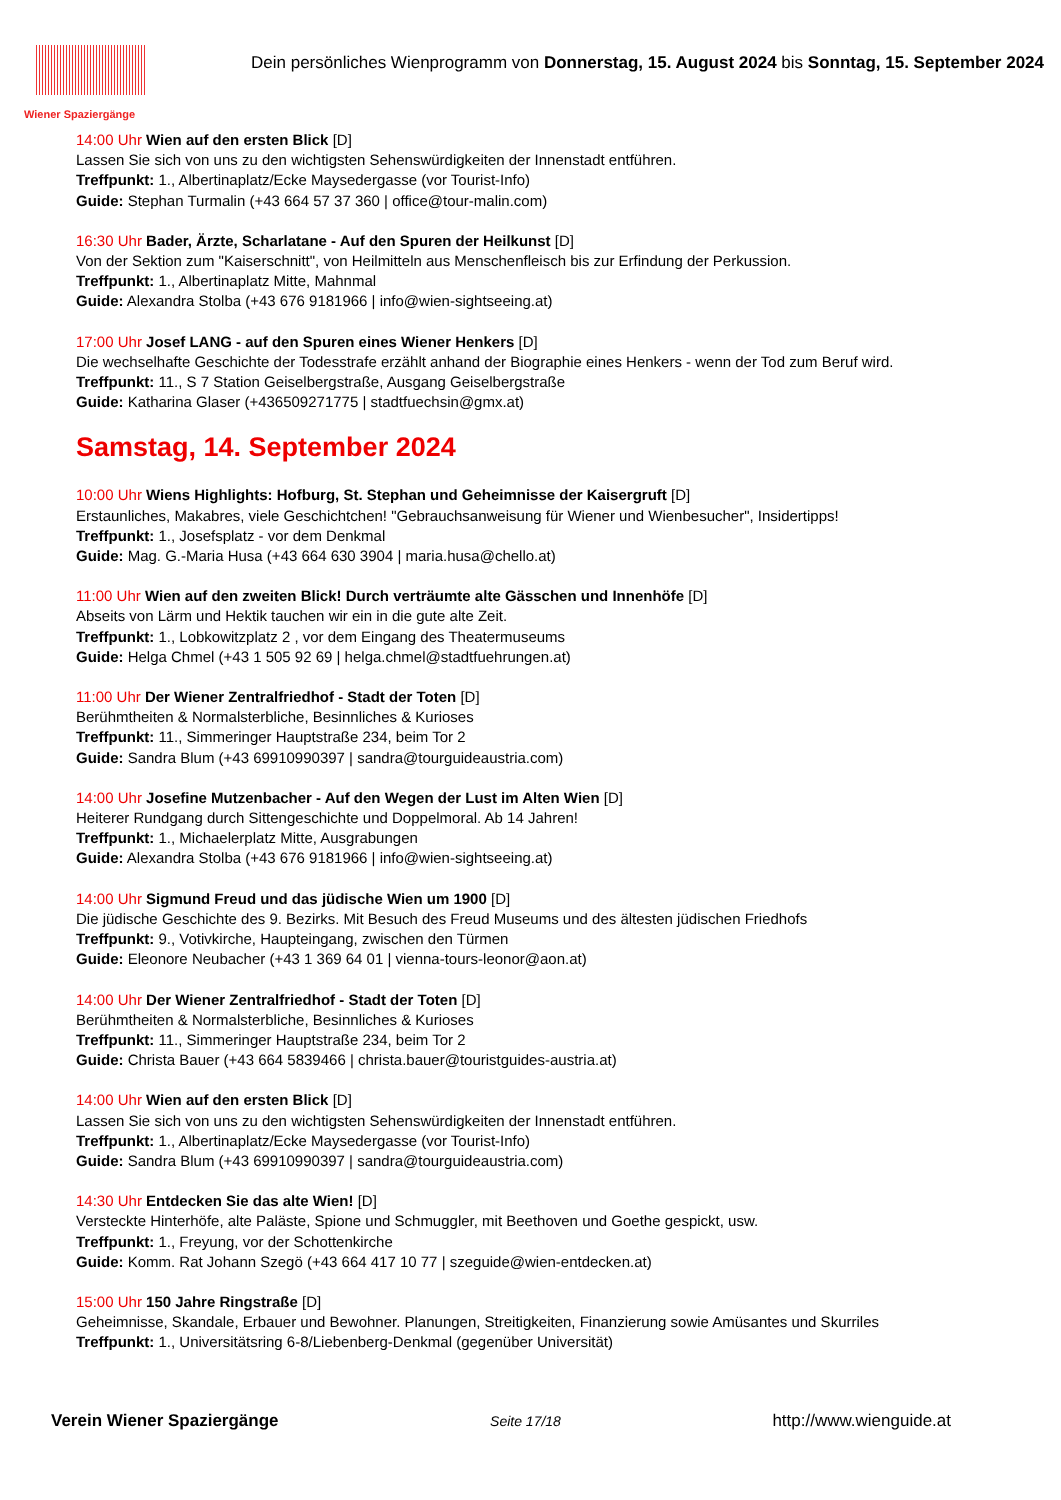Wiener Spaziergänge
Dein persönliches Wienprogramm von Donnerstag, 15. August 2024 bis Sonntag, 15. September 2024
14:00 Uhr Wien auf den ersten Blick [D]
Lassen Sie sich von uns zu den wichtigsten Sehenswürdigkeiten der Innenstadt entführen.
Treffpunkt: 1., Albertinaplatz/Ecke Maysedergasse (vor Tourist-Info)
Guide: Stephan Turmalin (+43 664 57 37 360 | office@tour-malin.com)
16:30 Uhr Bader, Ärzte, Scharlatane - Auf den Spuren der Heilkunst [D]
Von der Sektion zum "Kaiserschnitt", von Heilmitteln aus Menschenfleisch bis zur Erfindung der Perkussion.
Treffpunkt: 1., Albertinaplatz Mitte, Mahnmal
Guide: Alexandra Stolba (+43 676 9181966 | info@wien-sightseeing.at)
17:00 Uhr Josef LANG - auf den Spuren eines Wiener Henkers [D]
Die wechselhafte Geschichte der Todesstrafe erzählt anhand der Biographie eines Henkers - wenn der Tod zum Beruf wird.
Treffpunkt: 11., S 7 Station Geiselbergstraße, Ausgang Geiselbergstraße
Guide: Katharina Glaser (+436509271775 | stadtfuechsin@gmx.at)
Samstag, 14. September 2024
10:00 Uhr Wiens Highlights: Hofburg, St. Stephan und Geheimnisse der Kaisergruft [D]
Erstaunliches, Makabres, viele Geschichtchen! "Gebrauchsanweisung für Wiener und Wienbesucher", Insidertipps!
Treffpunkt: 1., Josefsplatz - vor dem Denkmal
Guide: Mag. G.-Maria Husa (+43 664 630 3904 | maria.husa@chello.at)
11:00 Uhr Wien auf den zweiten Blick! Durch verträumte alte Gässchen und Innenhöfe [D]
Abseits von Lärm und Hektik tauchen wir ein in die gute alte Zeit.
Treffpunkt: 1., Lobkowitzplatz 2 , vor dem Eingang des Theatermuseums
Guide: Helga Chmel (+43 1 505 92 69 | helga.chmel@stadtfuehrungen.at)
11:00 Uhr Der Wiener Zentralfriedhof - Stadt der Toten [D]
Berühmtheiten & Normalsterbliche, Besinnliches & Kurioses
Treffpunkt: 11., Simmeringer Hauptstraße 234, beim Tor 2
Guide: Sandra Blum (+43 69910990397 | sandra@tourguideaustria.com)
14:00 Uhr Josefine Mutzenbacher - Auf den Wegen der Lust im Alten Wien [D]
Heiterer Rundgang durch Sittengeschichte und Doppelmoral. Ab 14 Jahren!
Treffpunkt: 1., Michaelerplatz Mitte, Ausgrabungen
Guide: Alexandra Stolba (+43 676 9181966 | info@wien-sightseeing.at)
14:00 Uhr Sigmund Freud und das jüdische Wien um 1900 [D]
Die jüdische Geschichte des 9. Bezirks. Mit Besuch des Freud Museums und des ältesten jüdischen Friedhofs
Treffpunkt: 9., Votivkirche, Haupteingang, zwischen den Türmen
Guide: Eleonore Neubacher (+43 1 369 64 01 | vienna-tours-leonor@aon.at)
14:00 Uhr Der Wiener Zentralfriedhof - Stadt der Toten [D]
Berühmtheiten & Normalsterbliche, Besinnliches & Kurioses
Treffpunkt: 11., Simmeringer Hauptstraße 234, beim Tor 2
Guide: Christa Bauer (+43 664 5839466 | christa.bauer@touristguides-austria.at)
14:00 Uhr Wien auf den ersten Blick [D]
Lassen Sie sich von uns zu den wichtigsten Sehenswürdigkeiten der Innenstadt entführen.
Treffpunkt: 1., Albertinaplatz/Ecke Maysedergasse (vor Tourist-Info)
Guide: Sandra Blum (+43 69910990397 | sandra@tourguideaustria.com)
14:30 Uhr Entdecken Sie das alte Wien! [D]
Versteckte Hinterhöfe, alte Paläste, Spione und Schmuggler, mit Beethoven und Goethe gespickt, usw.
Treffpunkt: 1., Freyung, vor der Schottenkirche
Guide: Komm. Rat Johann Szegö (+43 664 417 10 77 | szeguide@wien-entdecken.at)
15:00 Uhr 150 Jahre Ringstraße [D]
Geheimnisse, Skandale, Erbauer und Bewohner. Planungen, Streitigkeiten, Finanzierung sowie Amüsantes und Skurriles
Treffpunkt: 1., Universitätsring 6-8/Liebenberg-Denkmal (gegenüber Universität)
Verein Wiener Spaziergänge Seite 17/18 http://www.wienguide.at